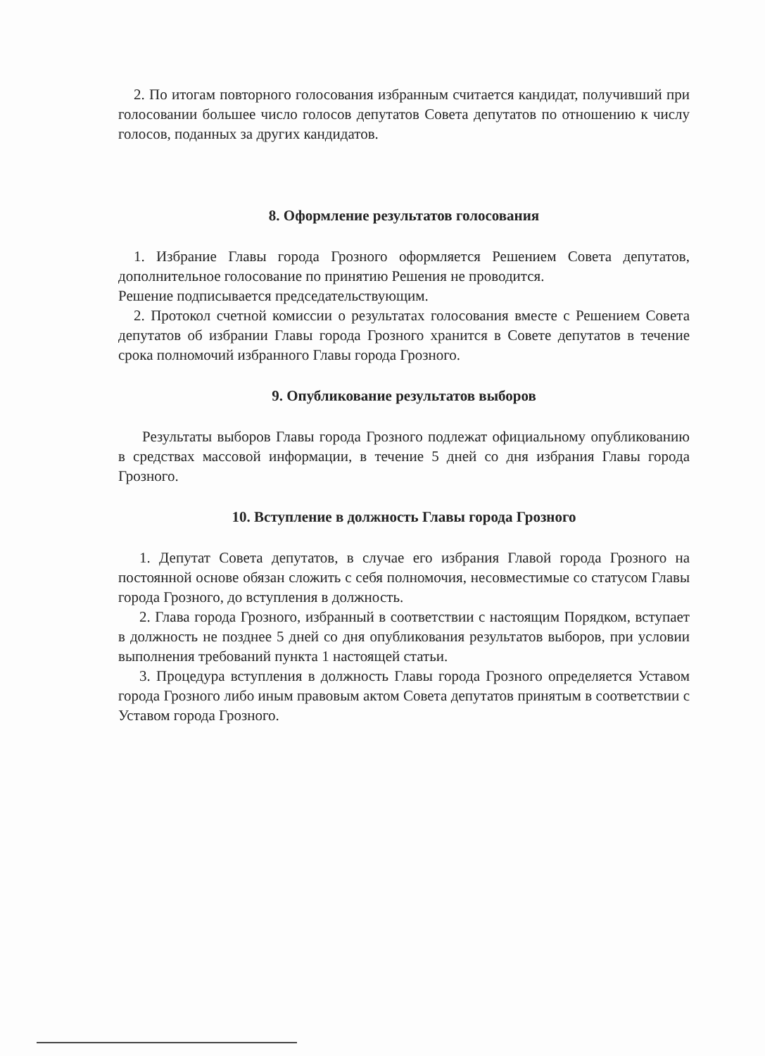2. По итогам повторного голосования избранным считается кандидат, получивший при голосовании большее число голосов депутатов Совета депутатов по отношению к числу голосов, поданных за других кандидатов.
8. Оформление результатов голосования
1. Избрание Главы города Грозного оформляется Решением Совета депутатов, дополнительное голосование по принятию Решения не проводится.
Решение подписывается председательствующим.
2. Протокол счетной комиссии о результатах голосования вместе с Решением Совета депутатов об избрании Главы города Грозного хранится в Совете депутатов в течение срока полномочий избранного Главы города Грозного.
9. Опубликование результатов выборов
Результаты выборов Главы города Грозного подлежат официальному опубликованию в средствах массовой информации, в течение 5 дней со дня избрания Главы города Грозного.
10. Вступление в должность Главы города Грозного
1. Депутат Совета депутатов, в случае его избрания Главой города Грозного на постоянной основе обязан сложить с себя полномочия, несовместимые со статусом Главы города Грозного, до вступления в должность.
2. Глава города Грозного, избранный в соответствии с настоящим Порядком, вступает в должность не позднее 5 дней со дня опубликования результатов выборов, при условии выполнения требований пункта 1 настоящей статьи.
3. Процедура вступления в должность Главы города Грозного определяется Уставом города Грозного либо иным правовым актом Совета депутатов принятым в соответствии с Уставом города Грозного.